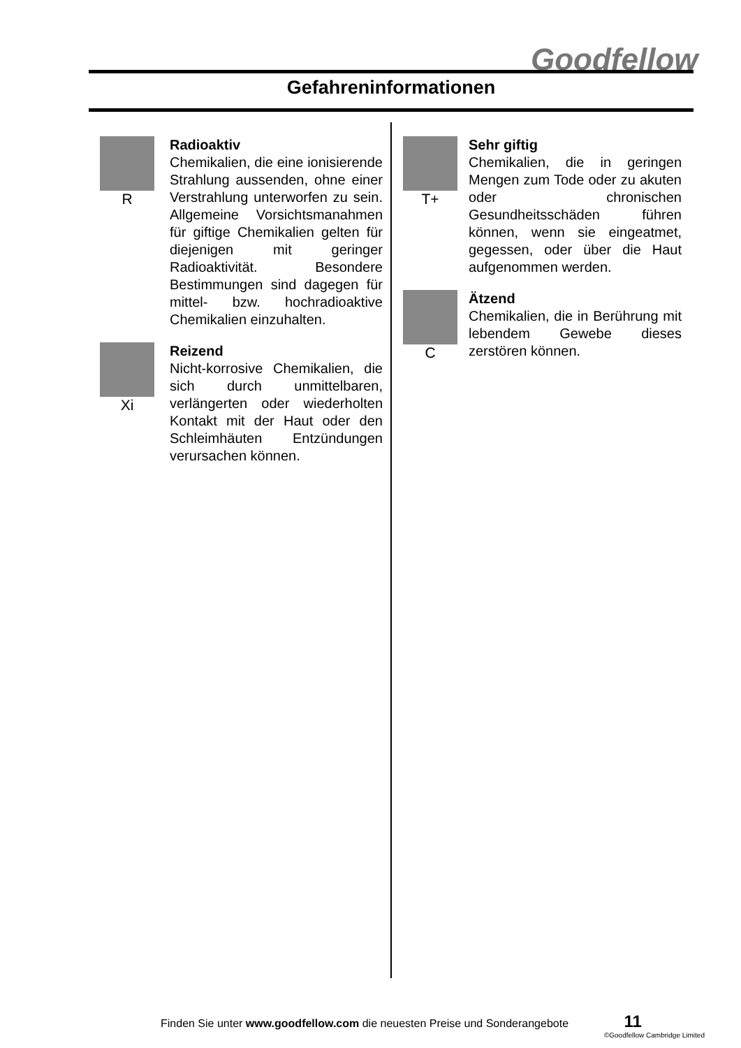Goodfellow
Gefahreninformationen
R
Radioaktiv
Chemikalien, die eine ionisierende Strahlung aussenden, ohne einer Verstrahlung unterworfen zu sein. Allgemeine Vorsichtsmanahmen für giftige Chemikalien gelten für diejenigen mit geringer Radioaktivität. Besondere Bestimmungen sind dagegen für mittel- bzw. hochradioaktive Chemikalien einzuhalten.
Xi
Reizend
Nicht-korrosive Chemikalien, die sich durch unmittelbaren, verlängerten oder wiederholten Kontakt mit der Haut oder den Schleimhäuten Entzündungen verursachen können.
T+
Sehr giftig
Chemikalien, die in geringen Mengen zum Tode oder zu akuten oder chronischen Gesundheitsschäden führen können, wenn sie eingeatmet, gegessen, oder über die Haut aufgenommen werden.
C
Ätzend
Chemikalien, die in Berührung mit lebendem Gewebe dieses zerstören können.
Finden Sie unter www.goodfellow.com die neuesten Preise und Sonderangebote 11
©Goodfellow Cambridge Limited